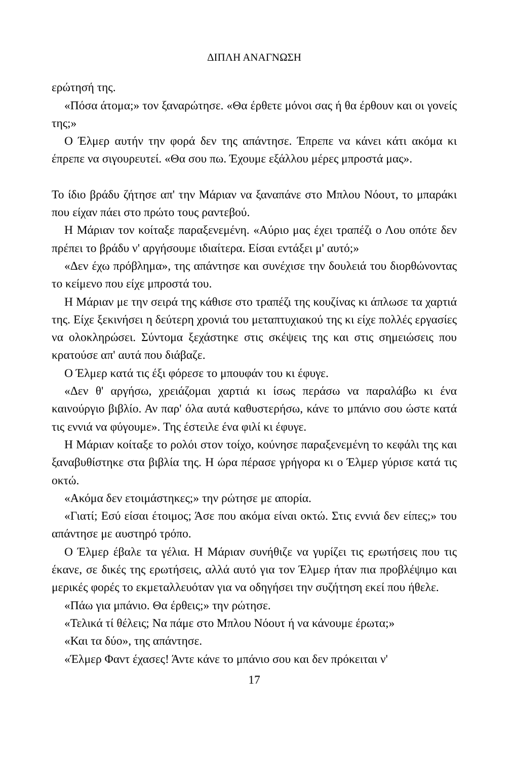ΔΙΠΛΗ ΑΝΑΓΝΩΣΗ
ερώτησή της.
«Πόσα άτομα;» τον ξαναρώτησε. «Θα έρθετε μόνοι σας ή θα έρθουν και οι γονείς της;»
Ο Έλμερ αυτήν την φορά δεν της απάντησε. Έπρεπε να κάνει κάτι ακόμα κι έπρεπε να σιγουρευτεί. «Θα σου πω. Έχουμε εξάλλου μέρες μπροστά μας».
Το ίδιο βράδυ ζήτησε απ' την Μάριαν να ξαναπάνε στο Μπλου Νόουτ, το μπαράκι που είχαν πάει στο πρώτο τους ραντεβού.
Η Μάριαν τον κοίταξε παραξενεμένη. «Αύριο μας έχει τραπέζι ο Λου οπότε δεν πρέπει το βράδυ ν' αργήσουμε ιδιαίτερα. Είσαι εντάξει μ' αυτό;»
«Δεν έχω πρόβλημα», της απάντησε και συνέχισε την δουλειά του διορθώνοντας το κείμενο που είχε μπροστά του.
Η Μάριαν με την σειρά της κάθισε στο τραπέζι της κουζίνας κι άπλωσε τα χαρτιά της. Είχε ξεκινήσει η δεύτερη χρονιά του μεταπτυχιακού της κι είχε πολλές εργασίες να ολοκληρώσει. Σύντομα ξεχάστηκε στις σκέψεις της και στις σημειώσεις που κρατούσε απ' αυτά που διάβαζε.
Ο Έλμερ κατά τις έξι φόρεσε το μπουφάν του κι έφυγε.
«Δεν θ' αργήσω, χρειάζομαι χαρτιά κι ίσως περάσω να παραλάβω κι ένα καινούργιο βιβλίο. Αν παρ' όλα αυτά καθυστερήσω, κάνε το μπάνιο σου ώστε κατά τις εννιά να φύγουμε». Της έστειλε ένα φιλί κι έφυγε.
Η Μάριαν κοίταξε το ρολόι στον τοίχο, κούνησε παραξενεμένη το κεφάλι της και ξαναβυθίστηκε στα βιβλία της. Η ώρα πέρασε γρήγορα κι ο Έλμερ γύρισε κατά τις οκτώ.
«Ακόμα δεν ετοιμάστηκες;» την ρώτησε με απορία.
«Γιατί; Εσύ είσαι έτοιμος; Άσε που ακόμα είναι οκτώ. Στις εννιά δεν είπες;» του απάντησε με αυστηρό τρόπο.
Ο Έλμερ έβαλε τα γέλια. Η Μάριαν συνήθιζε να γυρίζει τις ερωτήσεις που τις έκανε, σε δικές της ερωτήσεις, αλλά αυτό για τον Έλμερ ήταν πια προβλέψιμο και μερικές φορές το εκμεταλλευόταν για να οδηγήσει την συζήτηση εκεί που ήθελε.
«Πάω για μπάνιο. Θα έρθεις;» την ρώτησε.
«Τελικά τί θέλεις; Να πάμε στο Μπλου Νόουτ ή να κάνουμε έρωτα;»
«Και τα δύο», της απάντησε.
«Έλμερ Φαντ έχασες! Άντε κάνε το μπάνιο σου και δεν πρόκειται ν'
17